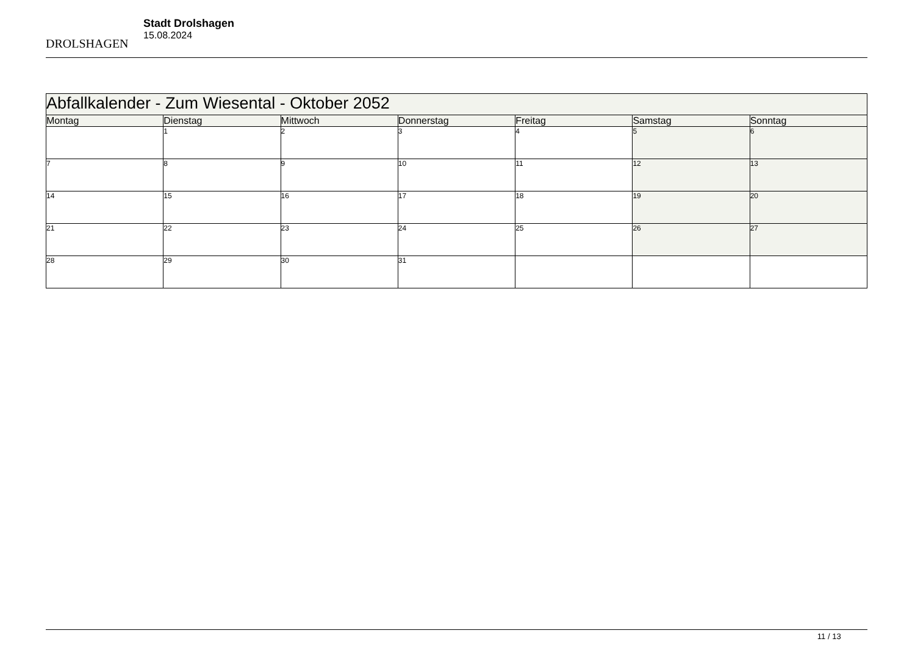DROLSHAGEN
Stadt Drolshagen
15.08.2024
| Abfallkalender - Zum Wiesental - Oktober 2052 | | | | | | |
| --- | --- | --- | --- | --- | --- | --- |
| Montag | Dienstag | Mittwoch | Donnerstag | Freitag | Samstag | Sonntag |
| | 1 | 2 | 3 | 4 | 5 | 6 |
| 7 | 8 | 9 | 10 | 11 | 12 | 13 |
| 14 | 15 | 16 | 17 | 18 | 19 | 20 |
| 21 | 22 | 23 | 24 | 25 | 26 | 27 |
| 28 | 29 | 30 | 31 | | | |
11 / 13